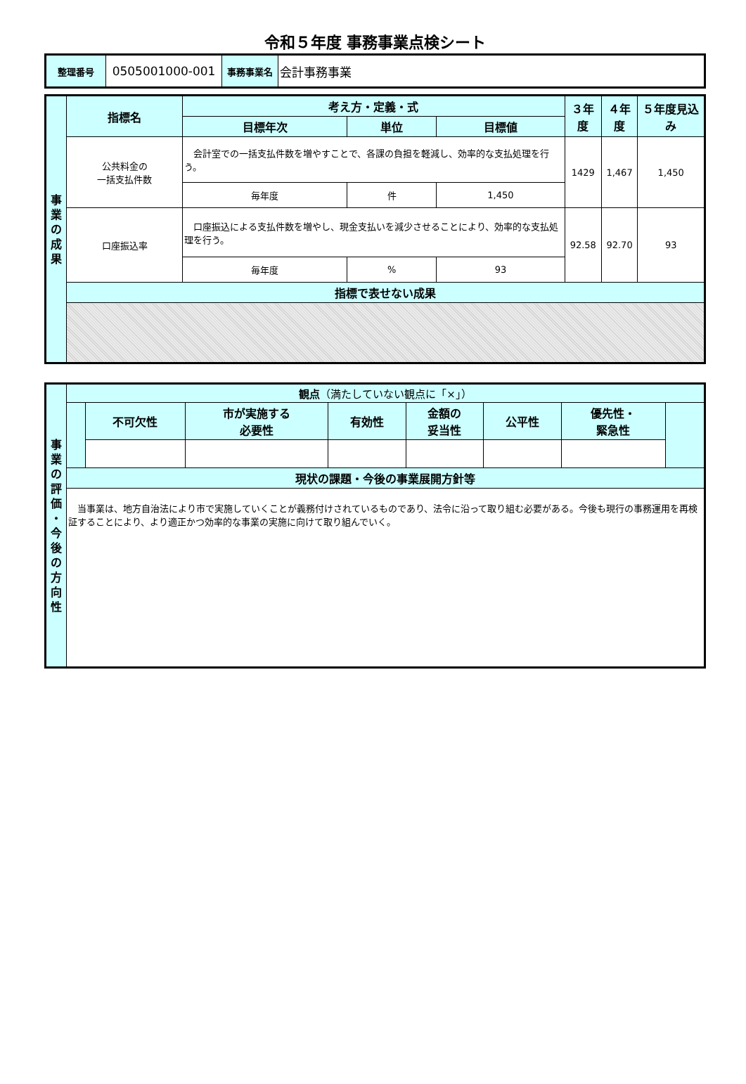令和５年度 事務事業点検シート
| 整理番号 | 0505001000-001 | 事務事業名 | 会計事務事業 |
| 事 業 の 成 果 | 指標名 | 考え方・定義・式 | | | ３年度 | ４年度 | ５年度見込み |
| --- | --- | --- | --- | --- | --- | --- | --- |
| | | 目標年次 | 単位 | 目標値 | | | |
| | 公共料金の 一括支払件数 | 会計室での一括支払件数を増やすことで、各課の負担を軽減し、効率的な支払処理を行う。 | | | 1429 | 1,467 | 1,450 |
| | | 毎年度 | 件 | 1,450 | | | |
| | 口座振込率 | 口座振込による支払件数を増やし、現金支払いを減少させることにより、効率的な支払処理を行う。 | | | 92.58 | 92.70 | 93 |
| | | 毎年度 | % | 93 | | | |
| | 指標で表せない成果 | | | | | | |
| 事 業 の 評 価 ・ 今 後 の 方 向 性 | 観点 （満たしていない観点に「×」） | | | | | | | |
| --- | --- | --- | --- | --- | --- | --- | --- | --- |
| | | 不可欠性 | 市が実施する 必要性 | 有効性 | 金額の 妥当性 | 公平性 | 優先性・ 緊急性 | |
| | 現状の課題・今後の事業展開方針等 | | | | | | | |
| | 当事業は、地方自治法により市で実施していくことが義務付けされているものであり、法令に沿って取り組む必要がある。今後も現行の事務運用を再検証することにより、より適正かつ効率的な事業の実施に向けて取り組んでいく。 | | | | | | | |